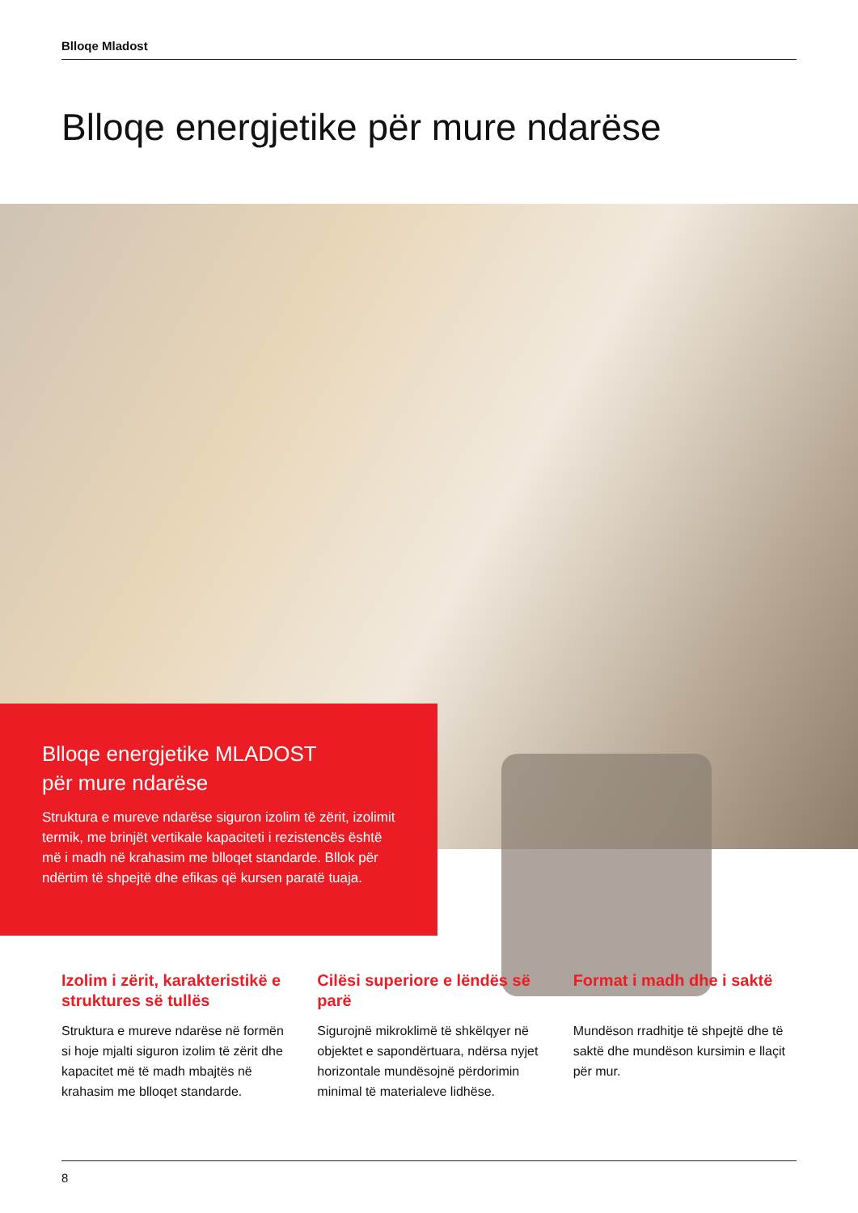Blloqe Mladost
Blloqe energjetike për mure ndarëse
Blloqe energjetike MLADOST
për mure ndarëse
Struktura e mureve ndarëse siguron izolim të zërit, izolimit termik, me brinjët vertikale kapaciteti i rezistencës është më i madh në krahasim me blloqet standarde. Bllok për ndërtim të shpejtë dhe efikas që kursen paratë tuaja.
Izolim i zërit, karakteristikë e struktures së tullës
Struktura e mureve ndarëse në formën si hoje mjalti siguron izolim të zërit dhe kapacitet më të madh mbajtës në krahasim me blloqet standarde.
Cilësi superiore e lëndës së parë
Sigurojnë mikroklimë të shkëlqyer në objektet e sapondërtuara, ndërsa nyjet horizontale mundësojnë përdorimin minimal të materialeve lidhëse.
Format i madh dhe i saktë
Mundëson rradhitje të shpejtë dhe të saktë dhe mundëson kursimin e llaçit për mur.
8